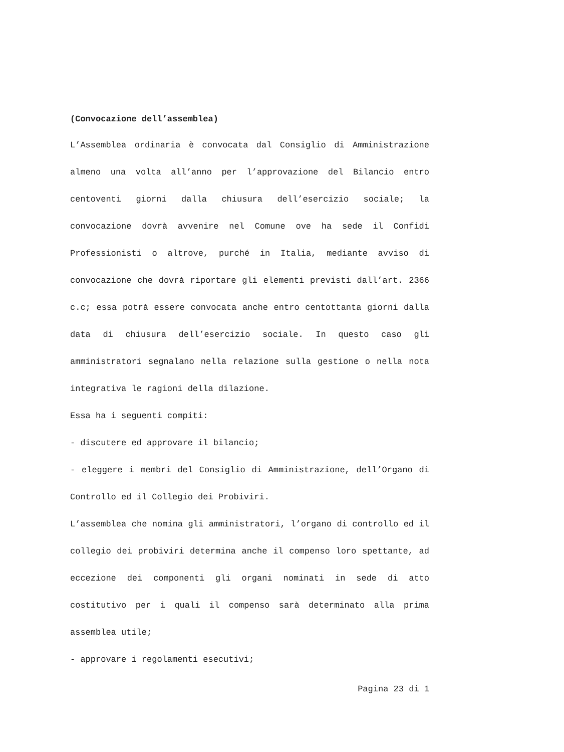(Convocazione dell’assemblea)
L’Assemblea ordinaria è convocata dal Consiglio di Amministrazione almeno una volta all’anno per l’approvazione del Bilancio entro centoventi giorni dalla chiusura dell’esercizio sociale; la convocazione dovrà avvenire nel Comune ove ha sede il Confidi Professionisti o altrove, purché in Italia, mediante avviso di convocazione che dovrà riportare gli elementi previsti dall’art. 2366 c.c; essa potrà essere convocata anche entro centottanta giorni dalla data di chiusura dell’esercizio sociale. In questo caso gli amministratori segnalano nella relazione sulla gestione o nella nota integrativa le ragioni della dilazione.
Essa ha i seguenti compiti:
- discutere ed approvare il bilancio;
- eleggere i membri del Consiglio di Amministrazione, dell’Organo di Controllo ed il Collegio dei Probiviri.
L’assemblea che nomina gli amministratori, l’organo di controllo ed il collegio dei probiviri determina anche il compenso loro spettante, ad eccezione dei componenti gli organi nominati in sede di atto costitutivo per i quali il compenso sarà determinato alla prima assemblea utile;
- approvare i regolamenti esecutivi;
Pagina 23 di 1